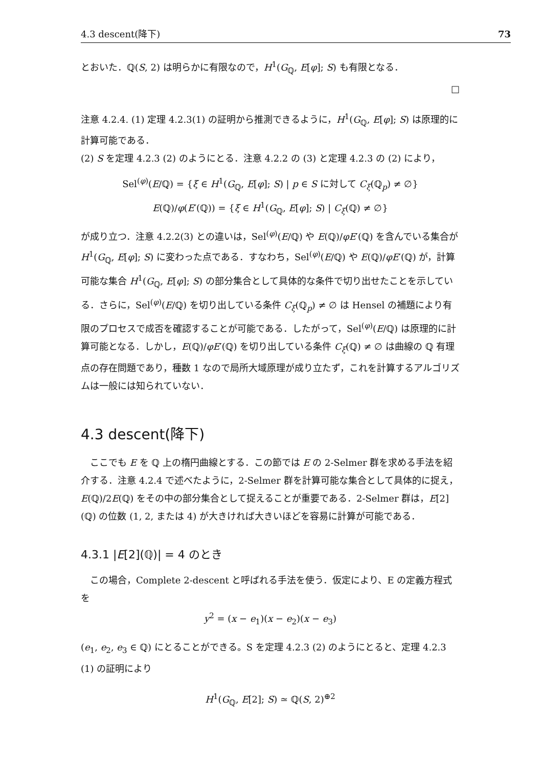4.3 descent(降下) 73
とおいた．ℚ(S, 2) は明らかに有限なので，H<sup>1</sup>(G<sub>ℚ</sub>, E[φ]; S) も有限となる．
□
注意 4.2.4. (1) 定理 4.2.3(1) の証明から推測できるように，H<sup>1</sup>(G<sub>ℚ</sub>, E[φ]; S) は原理的に計算可能である．
(2) S を定理 4.2.3 (2) のようにとる．注意 4.2.2 の (3) と定理 4.2.3 の (2) により，
Sel<sup>(φ)</sup>(E/ℚ) = {ξ ∈ H<sup>1</sup>(G<sub>ℚ</sub>, E[φ]; S) | p ∈ S に対して C<sub>ξ</sub>(ℚ<sub>p</sub>) ≠ ∅}
E(ℚ)/φ(E′(ℚ)) = {ξ ∈ H<sup>1</sup>(G<sub>ℚ</sub>, E[φ]; S) | C<sub>ξ</sub>(ℚ) ≠ ∅}
が成り立つ．注意 4.2.2(3) との違いは，Sel<sup>(φ)</sup>(E/ℚ) や E(ℚ)/φE′(ℚ) を含んでいる集合が H<sup>1</sup>(G<sub>ℚ</sub>, E[φ]; S) に変わった点である．すなわち，Sel<sup>(φ)</sup>(E/ℚ) や E(ℚ)/φE′(ℚ) が，計算可能な集合 H<sup>1</sup>(G<sub>ℚ</sub>, E[φ]; S) の部分集合として具体的な条件で切り出せたことを示している．さらに，Sel<sup>(φ)</sup>(E/ℚ) を切り出している条件 C<sub>ξ</sub>(ℚ<sub>p</sub>) ≠ ∅ は Hensel の補題により有限のプロセスで成否を確認することが可能である．したがって，Sel<sup>(φ)</sup>(E/ℚ) は原理的に計算可能となる．しかし，E(ℚ)/φE′(ℚ) を切り出している条件 C<sub>ξ</sub>(ℚ) ≠ ∅ は曲線の ℚ 有理点の存在問題であり，種数 1 なので局所大域原理が成り立たず，これを計算するアルゴリズムは一般には知られていない．
4.3 descent(降下)
ここでも E を ℚ 上の楕円曲線とする．この節では E の 2-Selmer 群を求める手法を紹介する．注意 4.2.4 で述べたように，2-Selmer 群を計算可能な集合として具体的に捉え，E(ℚ)/2E(ℚ) をその中の部分集合として捉えることが重要である．2-Selmer 群は，E[2](ℚ) の位数 (1, 2, または 4) が大きければ大きいほどを容易に計算が可能である．
4.3.1 |E[2](ℚ)| = 4 のとき
この場合，Complete 2-descent と呼ばれる手法を使う．仮定により、E の定義方程式を
y<sup>2</sup> = (x − e<sub>1</sub>)(x − e<sub>2</sub>)(x − e<sub>3</sub>)
(e<sub>1</sub>, e<sub>2</sub>, e<sub>3</sub> ∈ ℚ) にとることができる。S を定理 4.2.3 (2) のようにとると、定理 4.2.3 (1) の証明により
H<sup>1</sup>(G<sub>ℚ</sub>, E[2]; S) ≃ ℚ(S, 2)<sup>⊕2</sup>